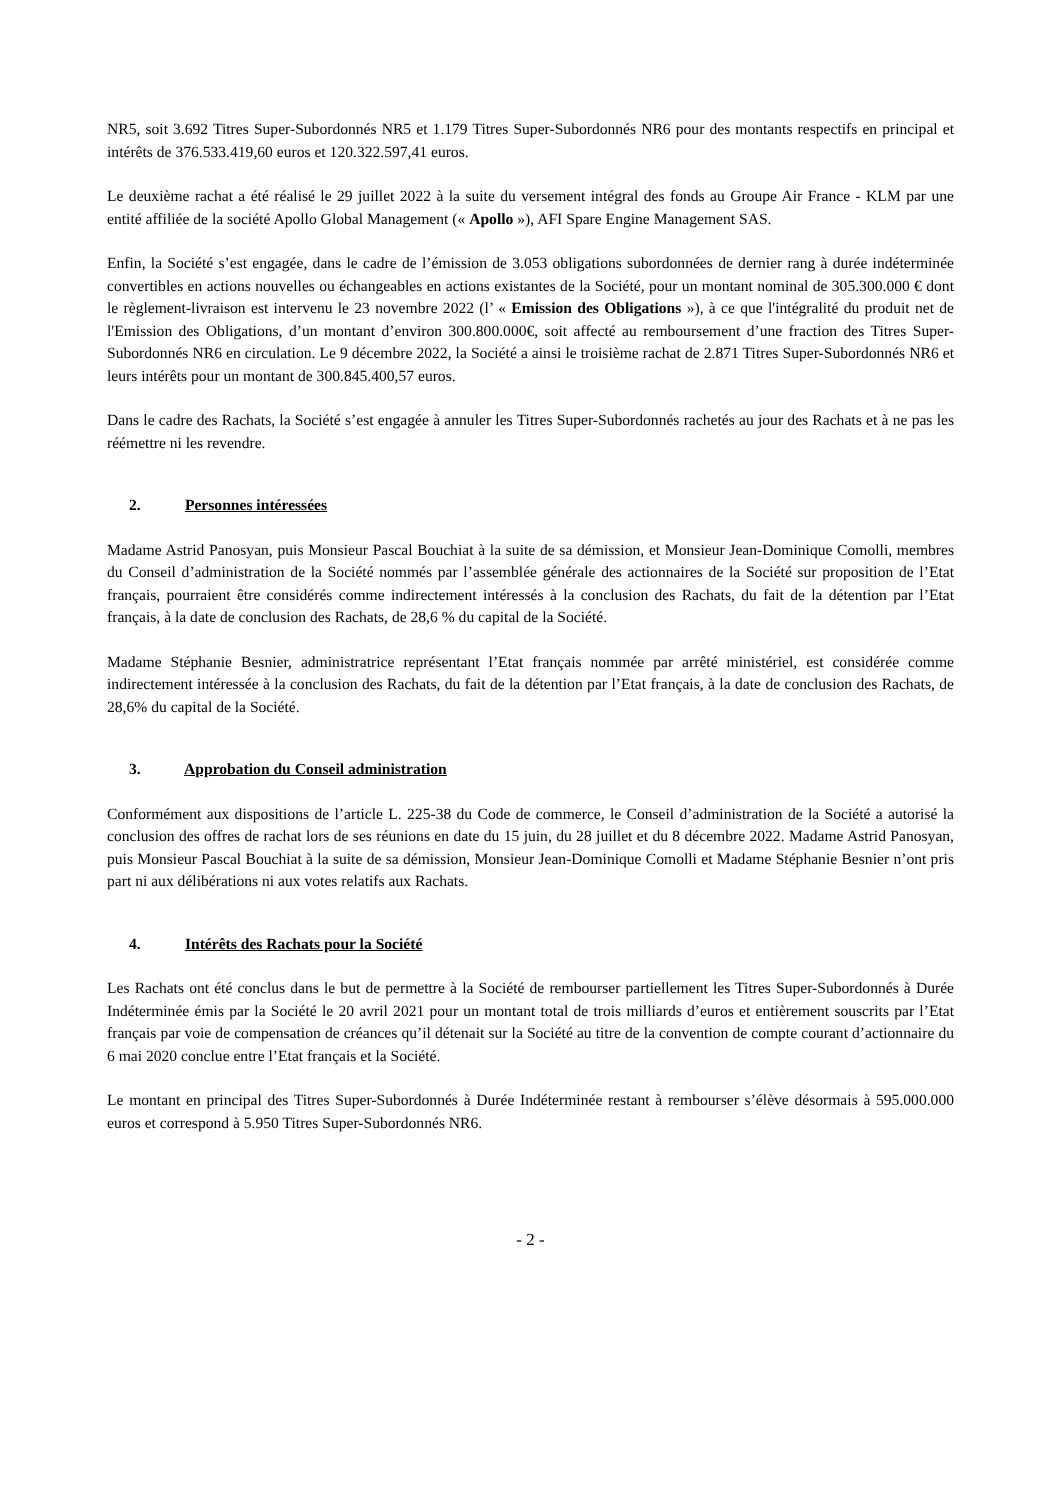NR5, soit 3.692 Titres Super-Subordonnés NR5 et 1.179 Titres Super-Subordonnés NR6 pour des montants respectifs en principal et intérêts de 376.533.419,60 euros et 120.322.597,41 euros.
Le deuxième rachat a été réalisé le 29 juillet 2022 à la suite du versement intégral des fonds au Groupe Air France - KLM par une entité affiliée de la société Apollo Global Management (« Apollo »), AFI Spare Engine Management SAS.
Enfin, la Société s’est engagée, dans le cadre de l’émission de 3.053 obligations subordonnées de dernier rang à durée indéterminée convertibles en actions nouvelles ou échangeables en actions existantes de la Société, pour un montant nominal de 305.300.000 € dont le règlement-livraison est intervenu le 23 novembre 2022 (l’ « Emission des Obligations »), à ce que l'intégralité du produit net de l'Emission des Obligations, d’un montant d’environ 300.800.000€, soit affecté au remboursement d’une fraction des Titres Super-Subordonnés NR6 en circulation. Le 9 décembre 2022, la Société a ainsi le troisième rachat de 2.871 Titres Super-Subordonnés NR6 et leurs intérêts pour un montant de 300.845.400,57 euros.
Dans le cadre des Rachats, la Société s’est engagée à annuler les Titres Super-Subordonnés rachetés au jour des Rachats et à ne pas les réémettre ni les revendre.
2. Personnes intéressées
Madame Astrid Panosyan, puis Monsieur Pascal Bouchiat à la suite de sa démission, et Monsieur Jean-Dominique Comolli, membres du Conseil d’administration de la Société nommés par l’assemblée générale des actionnaires de la Société sur proposition de l’Etat français, pourraient être considérés comme indirectement intéressés à la conclusion des Rachats, du fait de la détention par l’Etat français, à la date de conclusion des Rachats, de 28,6 % du capital de la Société.
Madame Stéphanie Besnier, administratrice représentant l’Etat français nommée par arrêté ministériel, est considérée comme indirectement intéressée à la conclusion des Rachats, du fait de la détention par l’Etat français, à la date de conclusion des Rachats, de 28,6% du capital de la Société.
3. Approbation du Conseil administration
Conformément aux dispositions de l’article L. 225-38 du Code de commerce, le Conseil d’administration de la Société a autorisé la conclusion des offres de rachat lors de ses réunions en date du 15 juin, du 28 juillet et du 8 décembre 2022. Madame Astrid Panosyan, puis Monsieur Pascal Bouchiat à la suite de sa démission, Monsieur Jean-Dominique Comolli et Madame Stéphanie Besnier n’ont pris part ni aux délibérations ni aux votes relatifs aux Rachats.
4. Intérêts des Rachats pour la Société
Les Rachats ont été conclus dans le but de permettre à la Société de rembourser partiellement les Titres Super-Subordonnés à Durée Indéterminée émis par la Société le 20 avril 2021 pour un montant total de trois milliards d’euros et entièrement souscrits par l’Etat français par voie de compensation de créances qu’il détenait sur la Société au titre de la convention de compte courant d’actionnaire du 6 mai 2020 conclue entre l’Etat français et la Société.
Le montant en principal des Titres Super-Subordonnés à Durée Indéterminée restant à rembourser s’élève désormais à 595.000.000 euros et correspond à 5.950 Titres Super-Subordonnés NR6.
- 2 -